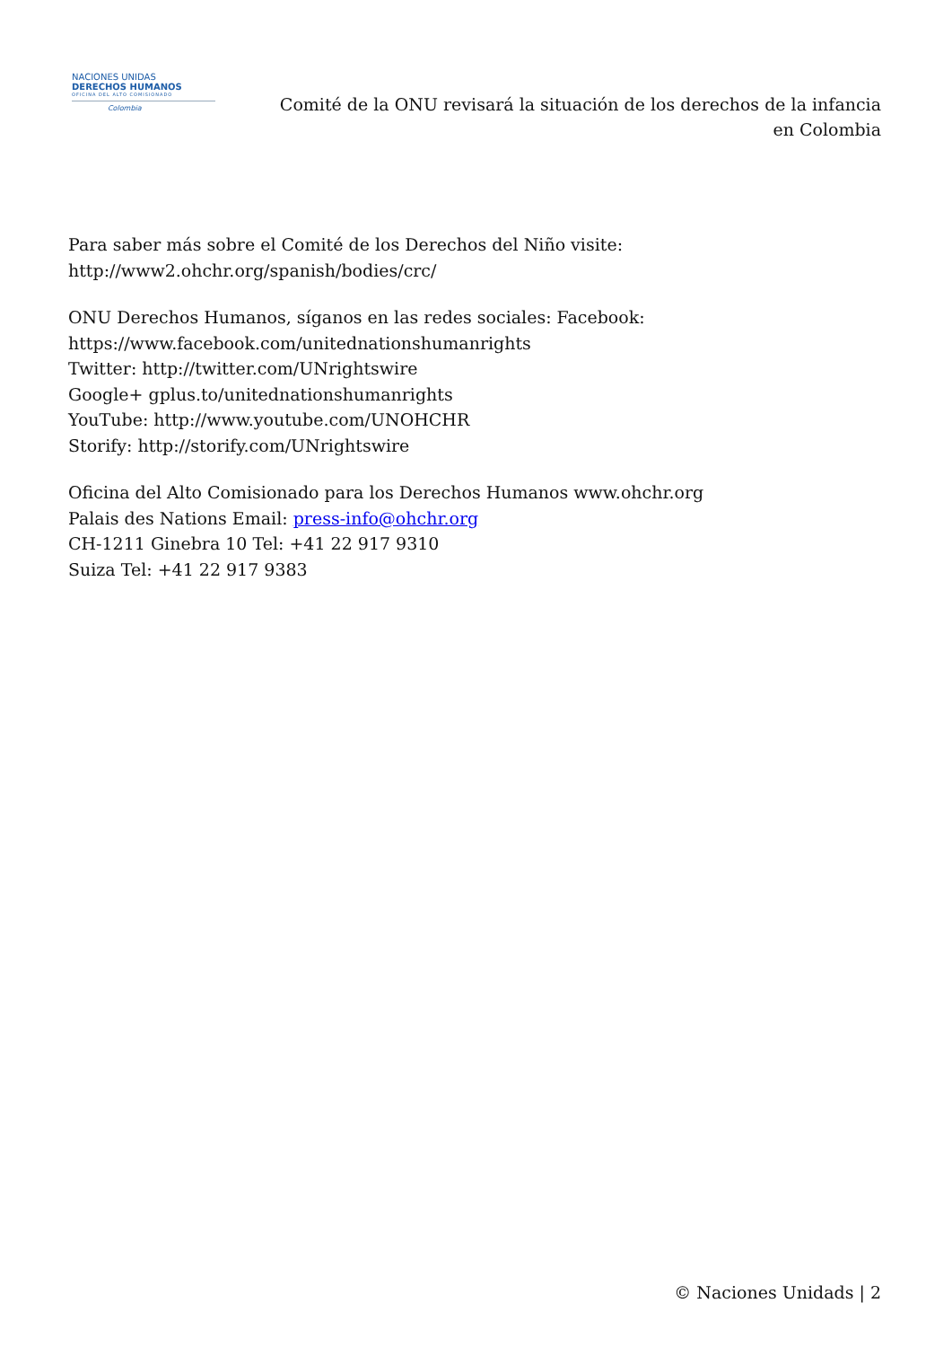NACIONES UNIDAS
DERECHOS HUMANOS
OFICINA DEL ALTO COMISIONADO
Colombia
Comité de la ONU revisará la situación de los derechos de la infancia en Colombia
Para saber más sobre el Comité de los Derechos del Niño visite:
http://www2.ohchr.org/spanish/bodies/crc/
ONU Derechos Humanos, síganos en las redes sociales: Facebook:
https://www.facebook.com/unitednationshumanrights
Twitter: http://twitter.com/UNrightswire
Google+ gplus.to/unitednationshumanrights
YouTube: http://www.youtube.com/UNOHCHR
Storify: http://storify.com/UNrightswire
Oficina del Alto Comisionado para los Derechos Humanos www.ohchr.org
Palais des Nations Email: press-info@ohchr.org
CH-1211 Ginebra 10 Tel: +41 22 917 9310
Suiza Tel: +41 22 917 9383
© Naciones Unidads | 2